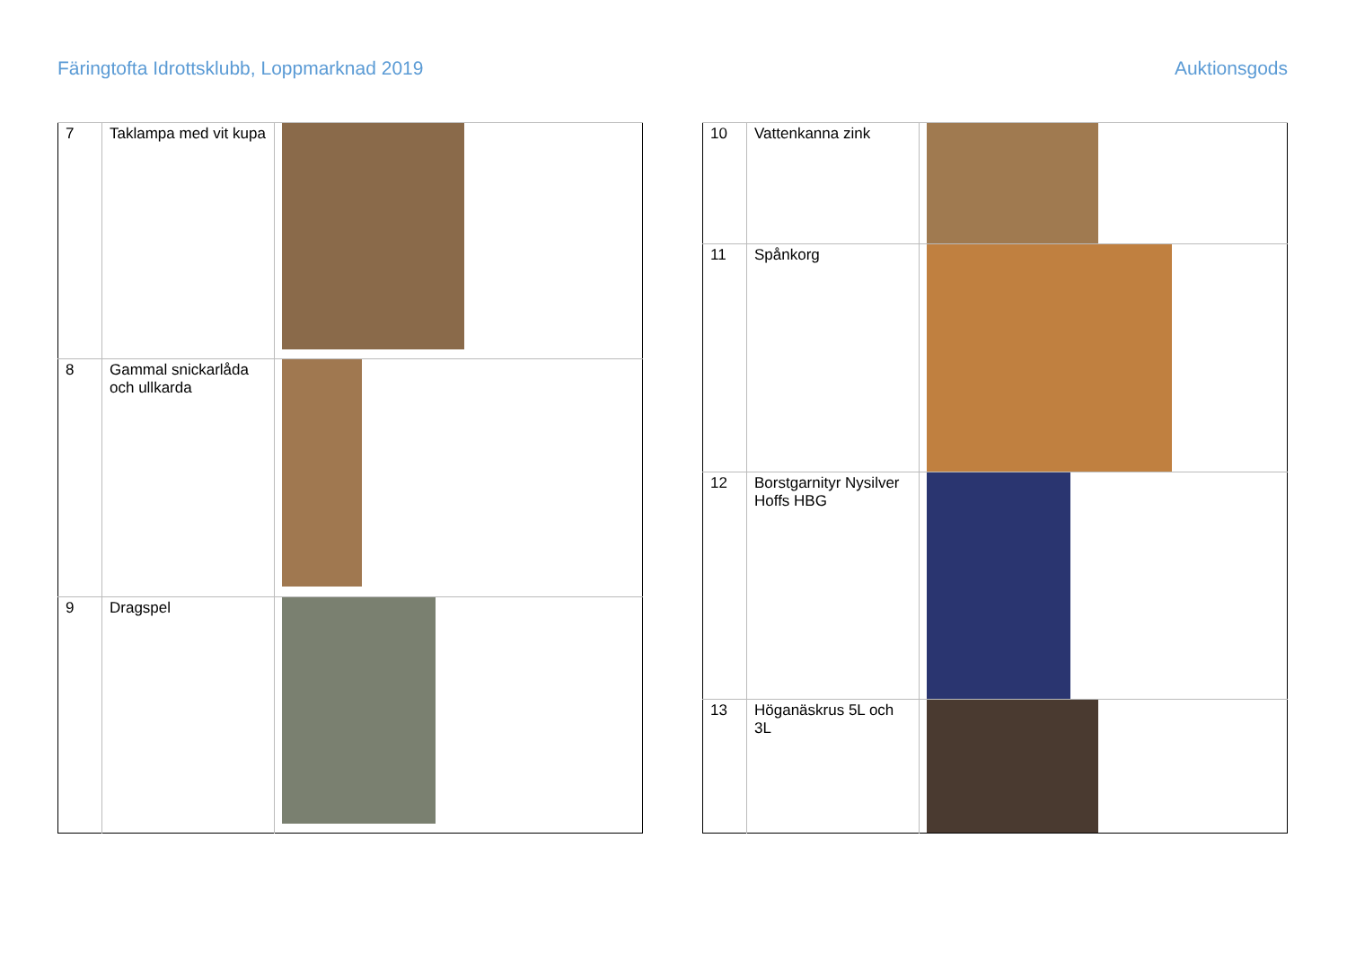Färingtofta Idrottsklubb, Loppmarknad 2019 Auktionsgods
| 7 | Taklampa med vit kupa | |
| 8 | Gammal snickarlåda och ullkarda | |
| 9 | Dragspel | |
| 10 | Vattenkanna zink | |
| 11 | Spånkorg | |
| 12 | Borstgarnityr Nysilver Hoffs HBG | |
| 13 | Höganäskrus 5L och 3L | |